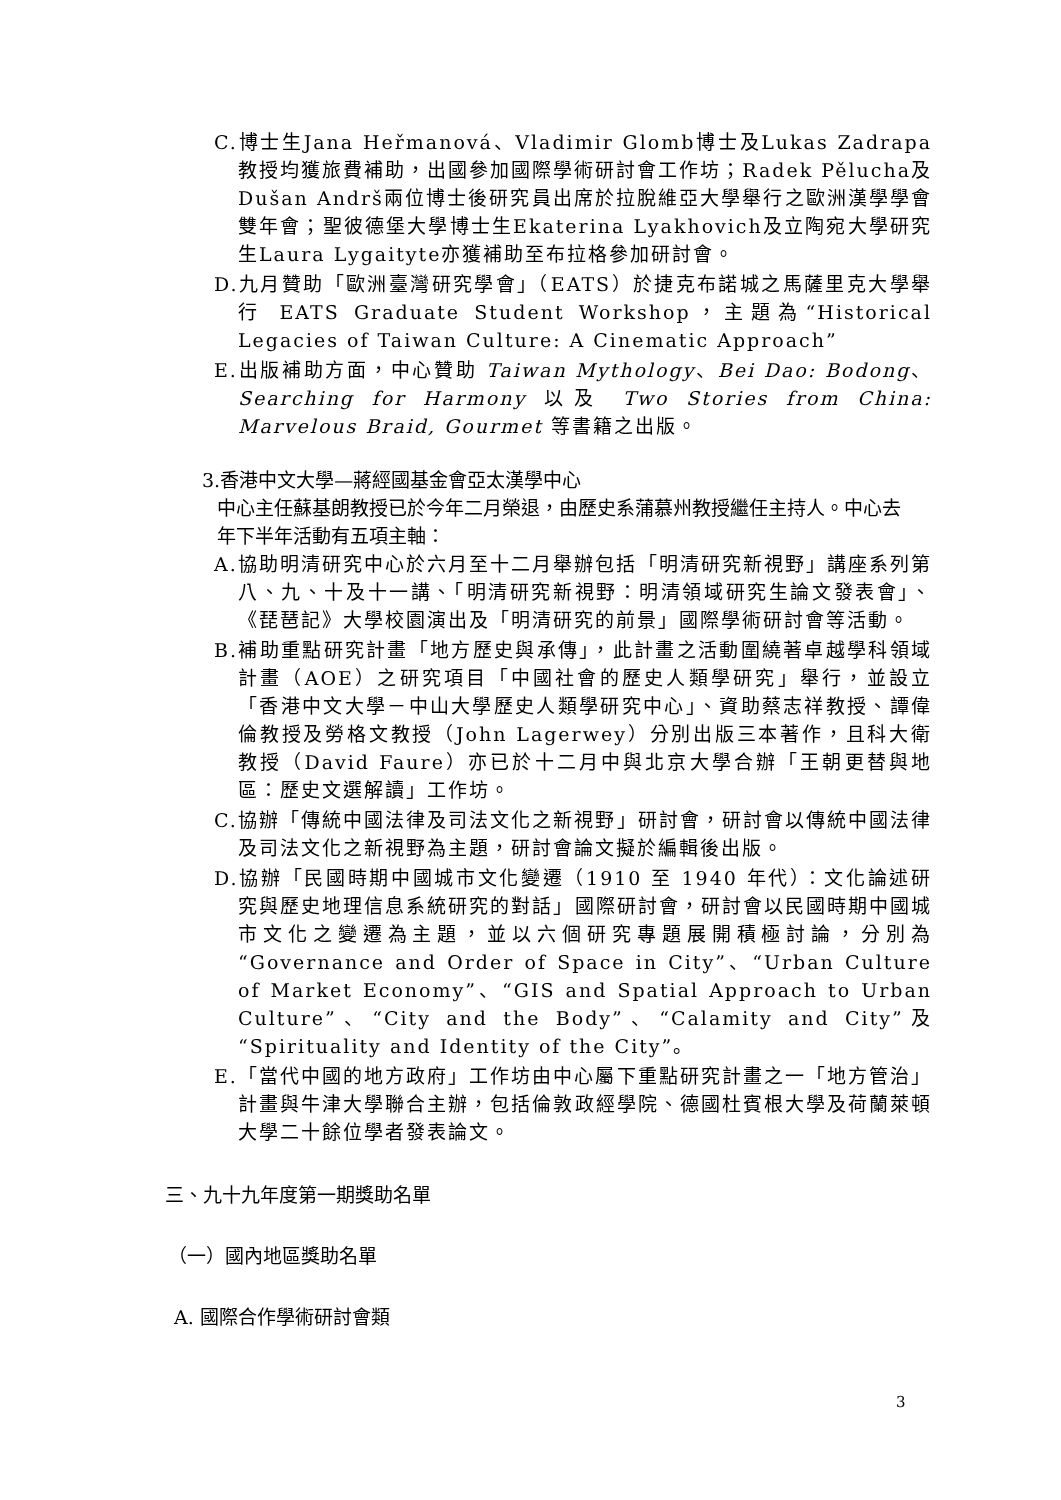C.博士生Jana Heřmanová、Vladimir Glomb博士及Lukas Zadrapa教授均獲旅費補助，出國參加國際學術研討會工作坊；Radek Pělucha及Dušan Andrš兩位博士後研究員出席於拉脫維亞大學舉行之歐洲漢學學會雙年會；聖彼德堡大學博士生Ekaterina Lyakhovich及立陶宛大學研究生Laura Lygaityte亦獲補助至布拉格參加研討會。
D.九月贊助「歐洲臺灣研究學會」（EATS）於捷克布諾城之馬薩里克大學舉行 EATS Graduate Student Workshop，主題為“Historical Legacies of Taiwan Culture: A Cinematic Approach”
E.出版補助方面，中心贊助 Taiwan Mythology、Bei Dao: Bodong、Searching for Harmony 以及 Two Stories from China: Marvelous Braid, Gourmet 等書籍之出版。
3.香港中文大學—蔣經國基金會亞太漢學中心
中心主任蘇基朗教授已於今年二月榮退，由歷史系蒲慕州教授繼任主持人。中心去年下半年活動有五項主軸：
A.協助明清研究中心於六月至十二月舉辦包括「明清研究新視野」講座系列第八、九、十及十一講、「明清研究新視野：明清領域研究生論文發表會」、《琵琶記》大學校園演出及「明清研究的前景」國際學術研討會等活動。
B.補助重點研究計畫「地方歷史與承傳」，此計畫之活動圍繞著卓越學科領域計畫（AOE）之研究項目「中國社會的歷史人類學研究」舉行，並設立「香港中文大學－中山大學歷史人類學研究中心」、資助蔡志祥教授、譚偉倫教授及勞格文教授（John Lagerwey）分別出版三本著作，且科大衛教授（David Faure）亦已於十二月中與北京大學合辦「王朝更替與地區：歷史文選解讀」工作坊。
C.協辦「傳統中國法律及司法文化之新視野」研討會，研討會以傳統中國法律及司法文化之新視野為主題，研討會論文擬於編輯後出版。
D.協辦「民國時期中國城市文化變遷（1910 至 1940 年代）：文化論述研究與歷史地理信息系統研究的對話」國際研討會，研討會以民國時期中國城市文化之變遷為主題，並以六個研究專題展開積極討論，分別為“Governance and Order of Space in City”、“Urban Culture of Market Economy”、“GIS and Spatial Approach to Urban Culture”、“City and the Body”、“Calamity and City”及“Spirituality and Identity of the City”。
E.「當代中國的地方政府」工作坊由中心屬下重點研究計畫之一「地方管治」計畫與牛津大學聯合主辦，包括倫敦政經學院、德國杜賓根大學及荷蘭萊頓大學二十餘位學者發表論文。
三、九十九年度第一期獎助名單
（一）國內地區獎助名單
A. 國際合作學術研討會類
3